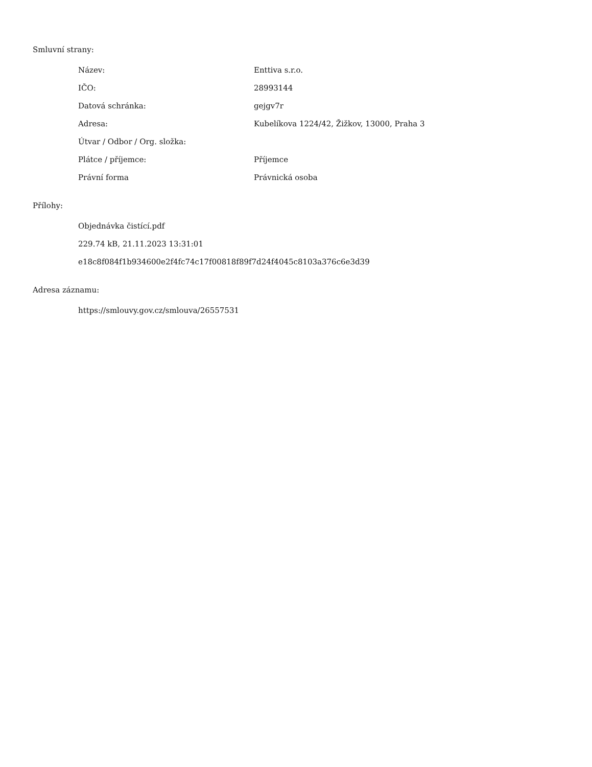Smluvní strany:
| Název: | Enttiva s.r.o. |
| IČO: | 28993144 |
| Datová schránka: | gejgv7r |
| Adresa: | Kubelíkova 1224/42, Žižkov, 13000, Praha 3 |
| Útvar / Odbor / Org. složka: | |
| Plátce / příjemce: | Příjemce |
| Právní forma | Právnická osoba |
Přílohy:
Objednávka čistící.pdf
229.74 kB, 21.11.2023 13:31:01
e18c8f084f1b934600e2f4fc74c17f00818f89f7d24f4045c8103a376c6e3d39
Adresa záznamu:
https://smlouvy.gov.cz/smlouva/26557531